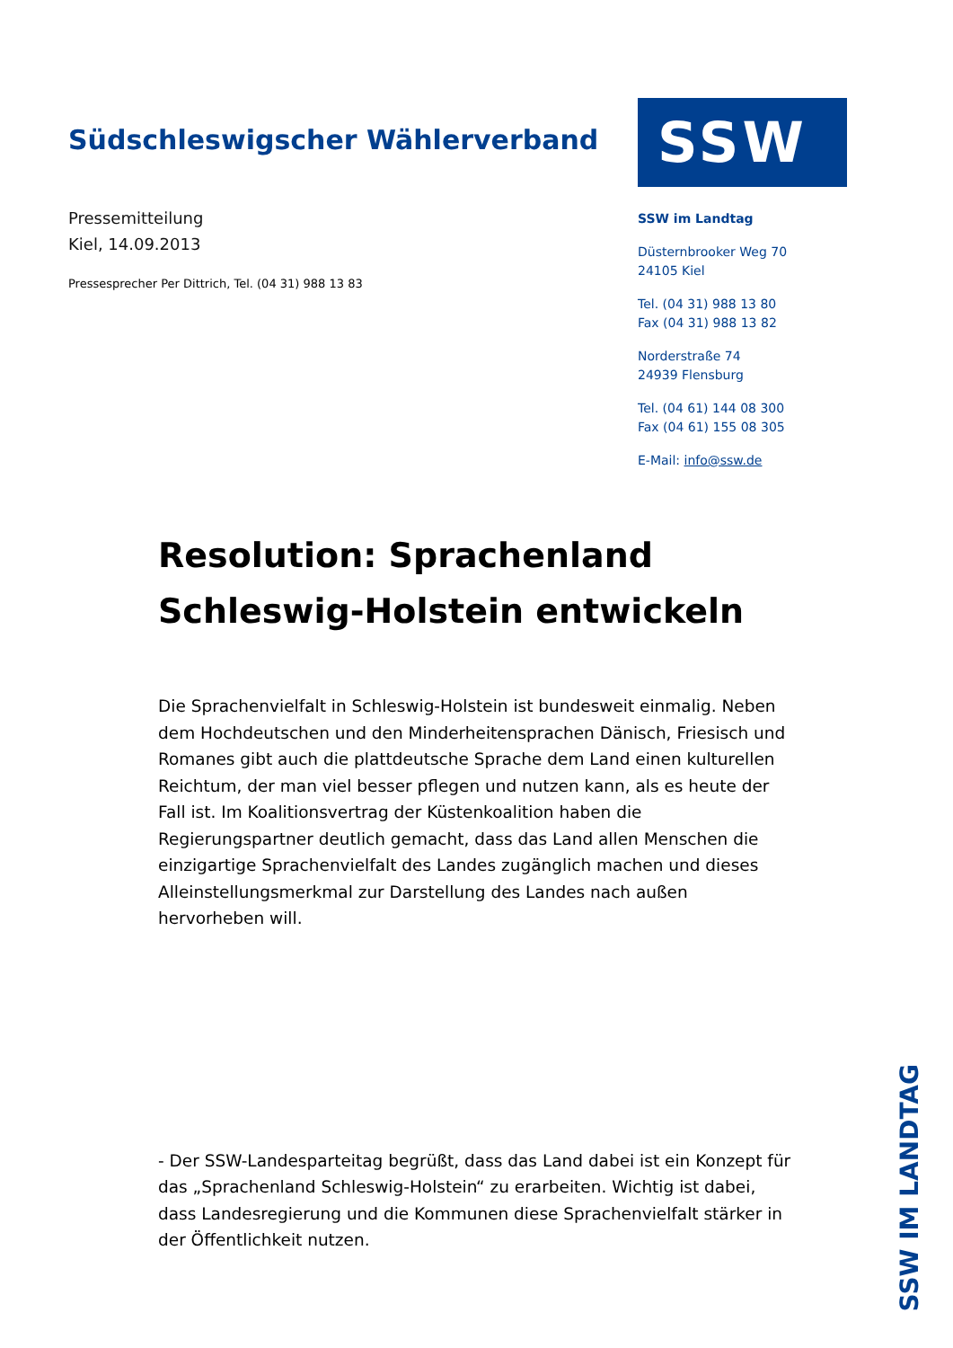Südschleswigscher Wählerverband
Pressemitteilung
Kiel, 14.09.2013
Pressesprecher Per Dittrich, Tel. (04 31) 988 13 83
SSW
SSW im Landtag
Düsternbrooker Weg 70
24105 Kiel
Tel. (04 31) 988 13 80
Fax (04 31) 988 13 82
Norderstraße 74
24939 Flensburg
Tel. (04 61) 144 08 300
Fax (04 61) 155 08 305
E-Mail: info@ssw.de
Resolution: Sprachenland Schleswig-Holstein entwickeln
Die Sprachenvielfalt in Schleswig-Holstein ist bundesweit einmalig. Neben dem Hochdeutschen und den Minderheitensprachen Dänisch, Friesisch und Romanes gibt auch die plattdeutsche Sprache dem Land einen kulturellen Reichtum, der man viel besser pflegen und nutzen kann, als es heute der Fall ist. Im Koalitionsvertrag der Küstenkoalition haben die Regierungspartner deutlich gemacht, dass das Land allen Menschen die einzigartige Sprachenvielfalt des Landes zugänglich machen und dieses Alleinstellungsmerkmal zur Darstellung des Landes nach außen hervorheben will.
- Der SSW-Landesparteitag begrüßt, dass das Land dabei ist ein Konzept für das „Sprachenland Schleswig-Holstein“ zu erarbeiten. Wichtig ist dabei, dass Landesregierung und die Kommunen diese Sprachenvielfalt stärker in der Öffentlichkeit nutzen.
SSW IM LANDTAG